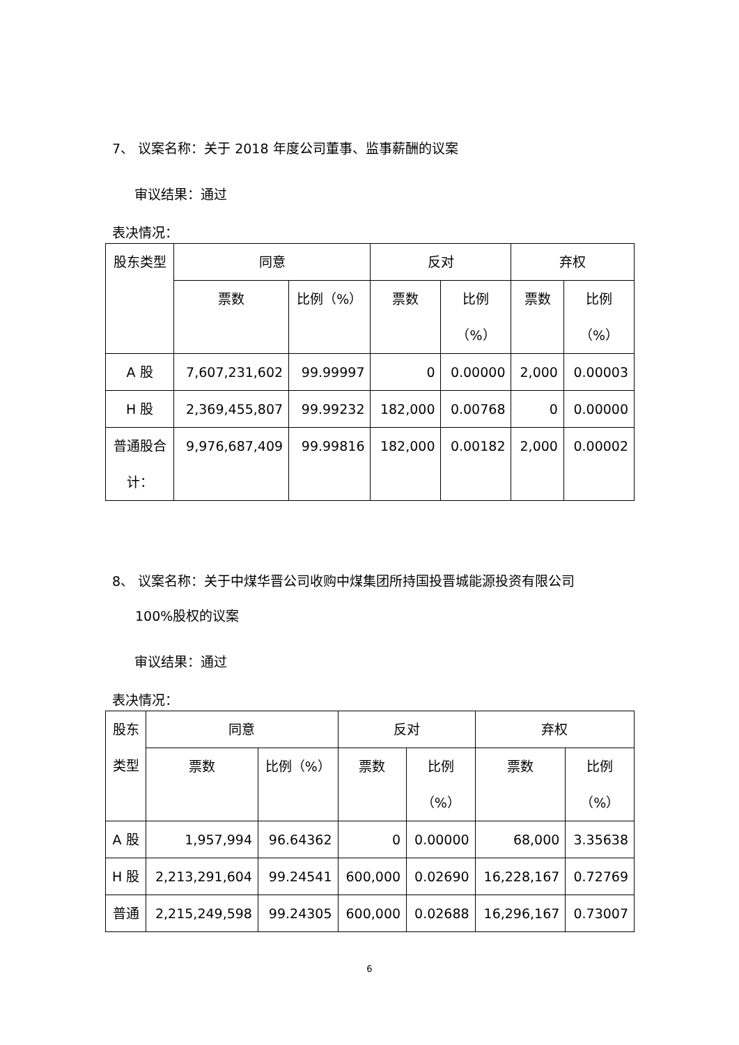7、 议案名称：关于 2018 年度公司董事、监事薪酬的议案
审议结果：通过
表决情况：
| 股东类型 | 同意 | | 反对 | | 弃权 | |
| --- | --- | --- | --- | --- | --- | --- |
| | 票数 | 比例（%） | 票数 | 比例 （%） | 票数 | 比例 （%） |
| A 股 | 7,607,231,602 | 99.99997 | 0 | 0.00000 | 2,000 | 0.00003 |
| H 股 | 2,369,455,807 | 99.99232 | 182,000 | 0.00768 | 0 | 0.00000 |
| 普通股合 计： | 9,976,687,409 | 99.99816 | 182,000 | 0.00182 | 2,000 | 0.00002 |
8、 议案名称：关于中煤华晋公司收购中煤集团所持国投晋城能源投资有限公司
100%股权的议案
审议结果：通过
表决情况：
| 股东 类型 | 同意 | | 反对 | | 弃权 | |
| --- | --- | --- | --- | --- | --- | --- |
| | 票数 | 比例（%） | 票数 | 比例 （%） | 票数 | 比例 （%） |
| A 股 | 1,957,994 | 96.64362 | 0 | 0.00000 | 68,000 | 3.35638 |
| H 股 | 2,213,291,604 | 99.24541 | 600,000 | 0.02690 | 16,228,167 | 0.72769 |
| 普通 | 2,215,249,598 | 99.24305 | 600,000 | 0.02688 | 16,296,167 | 0.73007 |
6